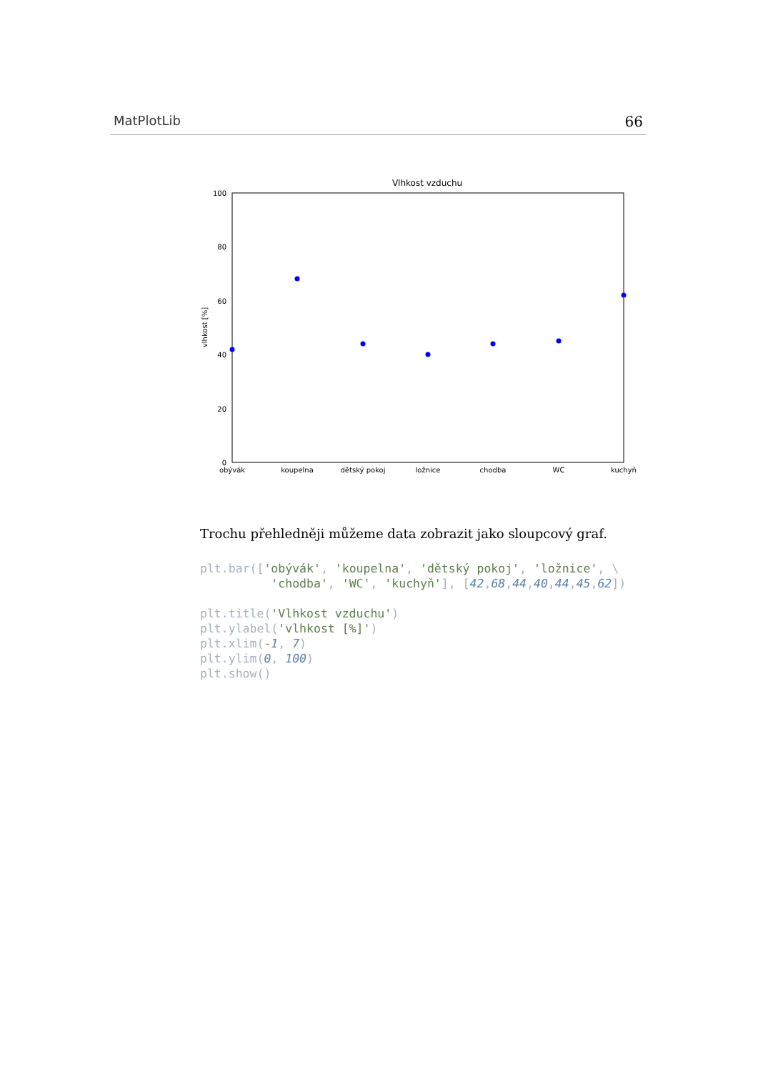MatPlotLib 66
Vlhkost vzduchu
100
80
60
40
20
0
vlhkost [%]
obývák
koupelna
dětský pokoj
ložnice
chodba
WC
kuchyň
Trochu přehledněji můžeme data zobrazit jako sloupcový graf.
plt.bar(['obývák', 'koupelna', 'dětský pokoj', 'ložnice', \
          'chodba', 'WC', 'kuchyň'], [42,68,44,40,44,45,62])

plt.title('Vlhkost vzduchu')
plt.ylabel('vlhkost [%]')
plt.xlim(-1, 7)
plt.ylim(0, 100)
plt.show()